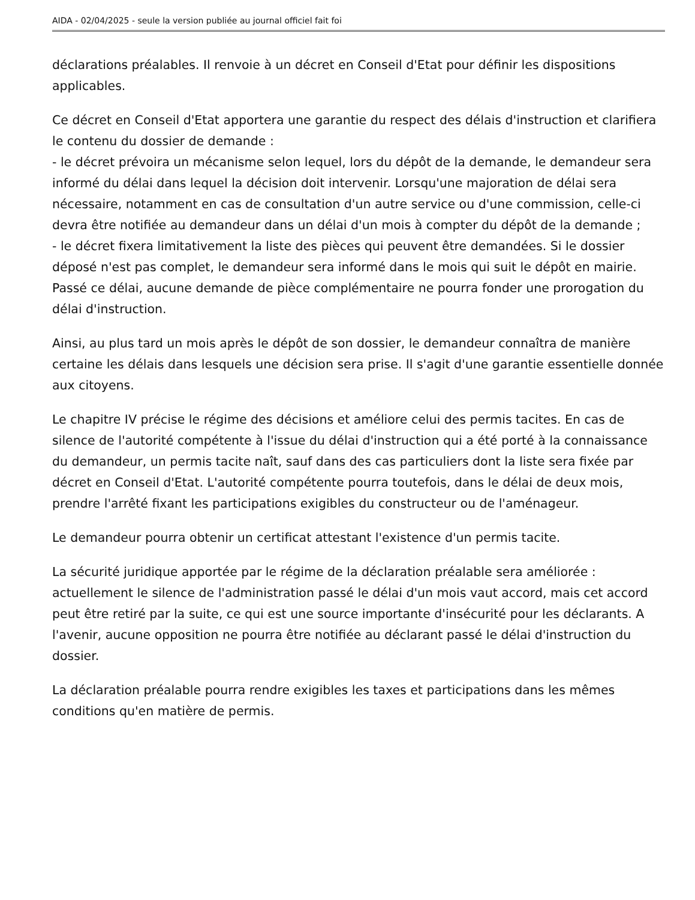AIDA - 02/04/2025 - seule la version publiée au journal officiel fait foi
déclarations préalables. Il renvoie à un décret en Conseil d'Etat pour définir les dispositions applicables.
Ce décret en Conseil d'Etat apportera une garantie du respect des délais d'instruction et clarifiera le contenu du dossier de demande :
- le décret prévoira un mécanisme selon lequel, lors du dépôt de la demande, le demandeur sera informé du délai dans lequel la décision doit intervenir. Lorsqu'une majoration de délai sera nécessaire, notamment en cas de consultation d'un autre service ou d'une commission, celle-ci devra être notifiée au demandeur dans un délai d'un mois à compter du dépôt de la demande ;
- le décret fixera limitativement la liste des pièces qui peuvent être demandées. Si le dossier déposé n'est pas complet, le demandeur sera informé dans le mois qui suit le dépôt en mairie. Passé ce délai, aucune demande de pièce complémentaire ne pourra fonder une prorogation du délai d'instruction.
Ainsi, au plus tard un mois après le dépôt de son dossier, le demandeur connaîtra de manière certaine les délais dans lesquels une décision sera prise. Il s'agit d'une garantie essentielle donnée aux citoyens.
Le chapitre IV précise le régime des décisions et améliore celui des permis tacites. En cas de silence de l'autorité compétente à l'issue du délai d'instruction qui a été porté à la connaissance du demandeur, un permis tacite naît, sauf dans des cas particuliers dont la liste sera fixée par décret en Conseil d'Etat. L'autorité compétente pourra toutefois, dans le délai de deux mois, prendre l'arrêté fixant les participations exigibles du constructeur ou de l'aménageur.
Le demandeur pourra obtenir un certificat attestant l'existence d'un permis tacite.
La sécurité juridique apportée par le régime de la déclaration préalable sera améliorée : actuellement le silence de l'administration passé le délai d'un mois vaut accord, mais cet accord peut être retiré par la suite, ce qui est une source importante d'insécurité pour les déclarants. A l'avenir, aucune opposition ne pourra être notifiée au déclarant passé le délai d'instruction du dossier.
La déclaration préalable pourra rendre exigibles les taxes et participations dans les mêmes conditions qu'en matière de permis.